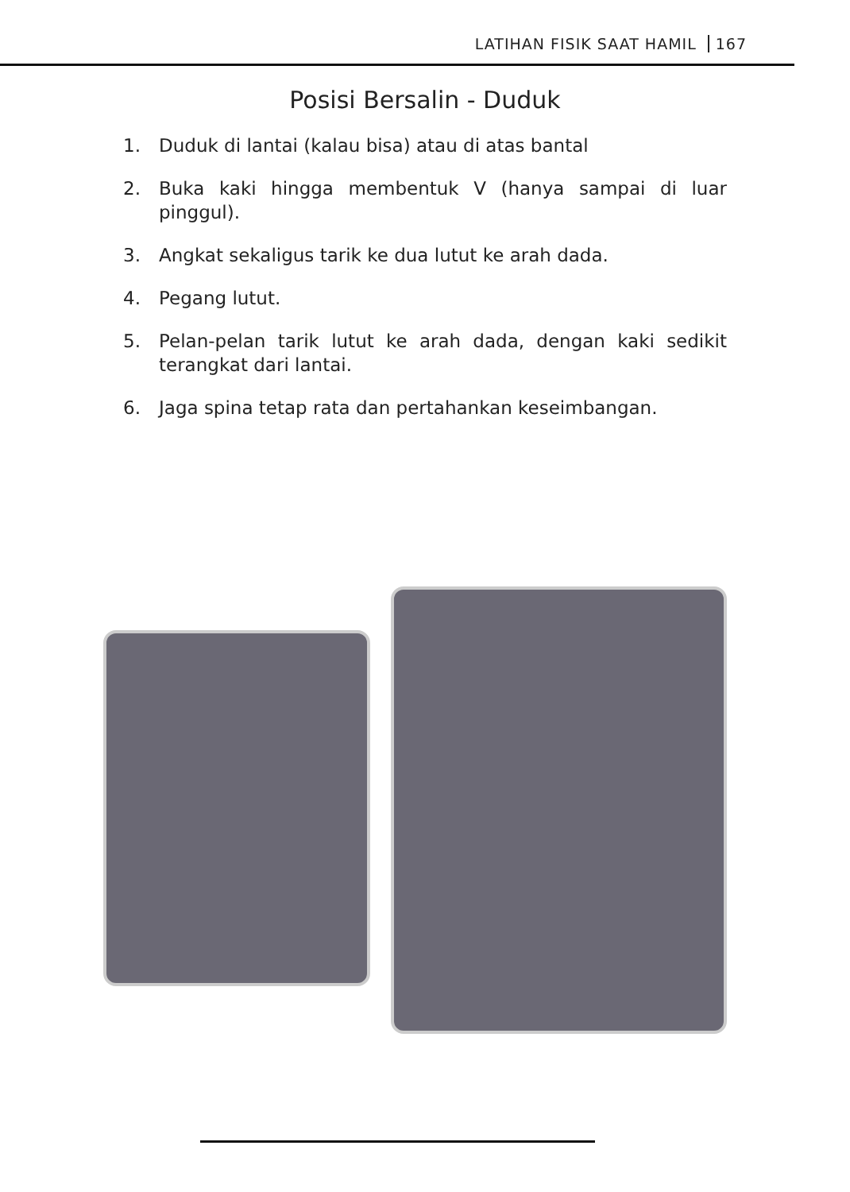LATIHAN FISIK SAAT HAMIL 167
Posisi Bersalin - Duduk
1. Duduk di lantai (kalau bisa) atau di atas bantal
2. Buka kaki hingga membentuk V (hanya sampai di luar pinggul).
3. Angkat sekaligus tarik ke dua lutut ke arah dada.
4. Pegang lutut.
5. Pelan-pelan tarik lutut ke arah dada, dengan kaki sedikit terangkat dari lantai.
6. Jaga spina tetap rata dan pertahankan keseimbangan.